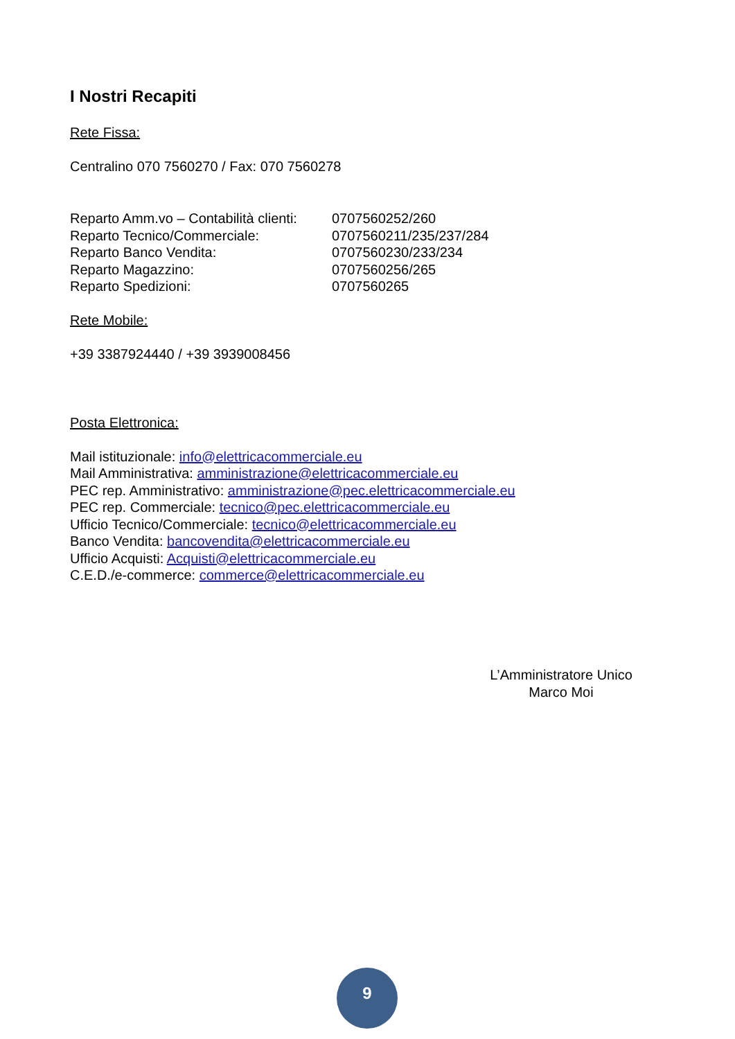I Nostri Recapiti
Rete Fissa:
Centralino 070 7560270 / Fax: 070 7560278
| Reparto Amm.vo – Contabilità clienti: | 0707560252/260 |
| Reparto Tecnico/Commerciale: | 0707560211/235/237/284 |
| Reparto Banco Vendita: | 0707560230/233/234 |
| Reparto Magazzino: | 0707560256/265 |
| Reparto Spedizioni: | 0707560265 |
Rete Mobile:
+39 3387924440 / +39 3939008456
Posta Elettronica:
Mail istituzionale: info@elettricacommerciale.eu
Mail Amministrativa: amministrazione@elettricacommerciale.eu
PEC rep. Amministrativo: amministrazione@pec.elettricacommerciale.eu
PEC rep. Commerciale: tecnico@pec.elettricacommerciale.eu
Ufficio Tecnico/Commerciale: tecnico@elettricacommerciale.eu
Banco Vendita: bancovendita@elettricacommerciale.eu
Ufficio Acquisti: Acquisti@elettricacommerciale.eu
C.E.D./e-commerce: commerce@elettricacommerciale.eu
L’Amministratore Unico
Marco Moi
9